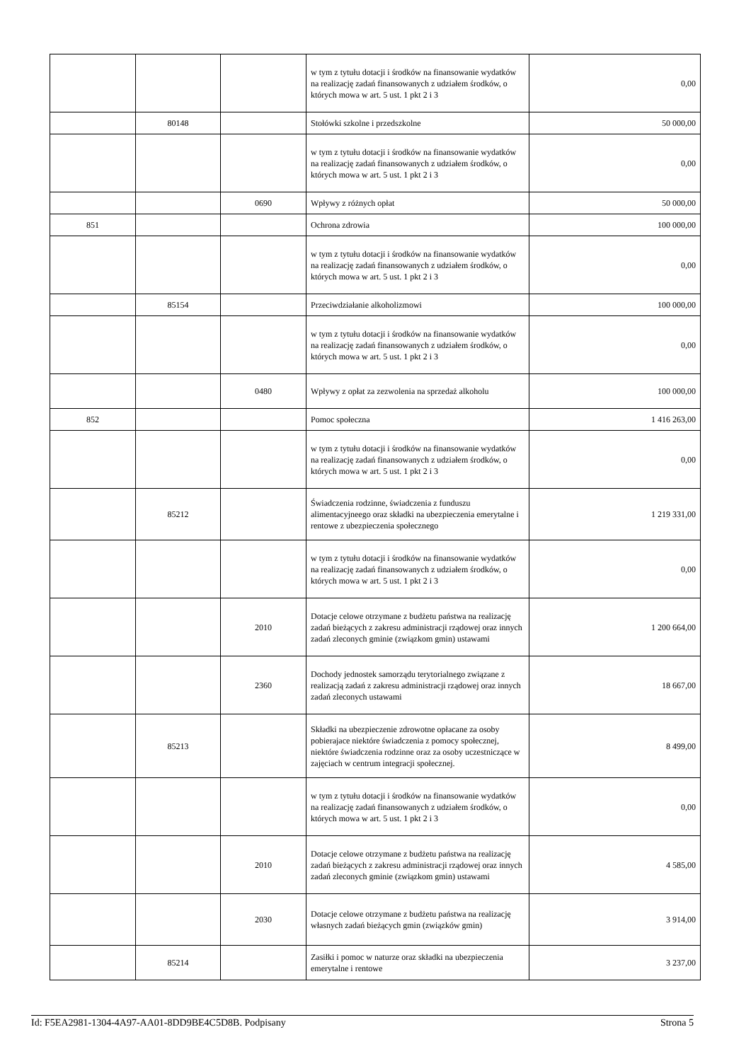| | | | w tym z tytułu dotacji i środków na finansowanie wydatków na realizację zadań finansowanych z udziałem środków, o których mowa w art. 5 ust. 1 pkt 2 i 3 | 0,00 |
| | 80148 | | Stołówki szkolne i przedszkolne | 50 000,00 |
| | | | w tym z tytułu dotacji i środków na finansowanie wydatków na realizację zadań finansowanych z udziałem środków, o których mowa w art. 5 ust. 1 pkt 2 i 3 | 0,00 |
| | | 0690 | Wpływy z różnych opłat | 50 000,00 |
| 851 | | | Ochrona zdrowia | 100 000,00 |
| | | | w tym z tytułu dotacji i środków na finansowanie wydatków na realizację zadań finansowanych z udziałem środków, o których mowa w art. 5 ust. 1 pkt 2 i 3 | 0,00 |
| | 85154 | | Przeciwdziałanie alkoholizmowi | 100 000,00 |
| | | | w tym z tytułu dotacji i środków na finansowanie wydatków na realizację zadań finansowanych z udziałem środków, o których mowa w art. 5 ust. 1 pkt 2 i 3 | 0,00 |
| | | 0480 | Wpływy z opłat za zezwolenia na sprzedaż alkoholu | 100 000,00 |
| 852 | | | Pomoc społeczna | 1 416 263,00 |
| | | | w tym z tytułu dotacji i środków na finansowanie wydatków na realizację zadań finansowanych z udziałem środków, o których mowa w art. 5 ust. 1 pkt 2 i 3 | 0,00 |
| | 85212 | | Świadczenia rodzinne, świadczenia z funduszu alimentacyjneego oraz składki na ubezpieczenia emerytalne i rentowe z ubezpieczenia społecznego | 1 219 331,00 |
| | | | w tym z tytułu dotacji i środków na finansowanie wydatków na realizację zadań finansowanych z udziałem środków, o których mowa w art. 5 ust. 1 pkt 2 i 3 | 0,00 |
| | | 2010 | Dotacje celowe otrzymane z budżetu państwa na realizację zadań bieżących z zakresu administracji rządowej oraz innych zadań zleconych gminie (związkom gmin) ustawami | 1 200 664,00 |
| | | 2360 | Dochody jednostek samorządu terytorialnego związane z realizacją zadań z zakresu administracji rządowej oraz innych zadań zleconych ustawami | 18 667,00 |
| | 85213 | | Składki na ubezpieczenie zdrowotne opłacane za osoby pobierajace niektóre świadczenia z pomocy społecznej, niektóre świadczenia rodzinne oraz za osoby uczestniczące w zajęciach w centrum integracji społecznej. | 8 499,00 |
| | | | w tym z tytułu dotacji i środków na finansowanie wydatków na realizację zadań finansowanych z udziałem środków, o których mowa w art. 5 ust. 1 pkt 2 i 3 | 0,00 |
| | | 2010 | Dotacje celowe otrzymane z budżetu państwa na realizację zadań bieżących z zakresu administracji rządowej oraz innych zadań zleconych gminie (związkom gmin) ustawami | 4 585,00 |
| | | 2030 | Dotacje celowe otrzymane z budżetu państwa na realizację własnych zadań bieżących gmin (związków gmin) | 3 914,00 |
| | 85214 | | Zasiłki i pomoc w naturze oraz składki na ubezpieczenia emerytalne i rentowe | 3 237,00 |
Id: F5EA2981-1304-4A97-AA01-8DD9BE4C5D8B. Podpisany Strona 5